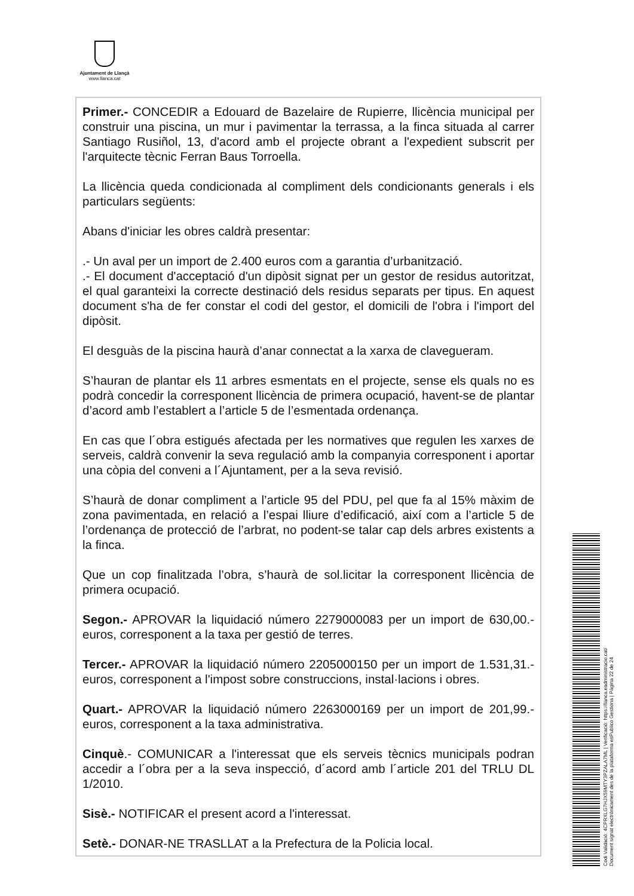Ajuntament de Llançà
www.llanca.cat
Primer.- CONCEDIR a Edouard de Bazelaire de Rupierre, llicència municipal per construir una piscina, un mur i pavimentar la terrassa, a la finca situada al carrer Santiago Rusiñol, 13, d'acord amb el projecte obrant a l'expedient subscrit per l'arquitecte tècnic Ferran Baus Torroella.
La llicència queda condicionada al compliment dels condicionants generals i els particulars següents:
Abans d'iniciar les obres caldrà presentar:
.- Un aval per un import de 2.400 euros com a garantia d’urbanització.
.- El document d'acceptació d'un dipòsit signat per un gestor de residus autoritzat, el qual garanteixi la correcte destinació dels residus separats per tipus. En aquest document s'ha de fer constar el codi del gestor, el domicili de l'obra i l'import del dipòsit.
El desguàs de la piscina haurà d’anar connectat a la xarxa de clavegueram.
S’hauran de plantar els 11 arbres esmentats en el projecte, sense els quals no es podrà concedir la corresponent llicència de primera ocupació, havent-se de plantar d’acord amb l’establert a l’article 5 de l’esmentada ordenança.
En cas que l´obra estigués afectada per les normatives que regulen les xarxes de serveis, caldrà convenir la seva regulació amb la companyia corresponent i aportar una còpia del conveni a l´Ajuntament, per a la seva revisió.
S’haurà de donar compliment a l’article 95 del PDU, pel que fa al 15% màxim de zona pavimentada, en relació a l’espai lliure d’edificació, així com a l’article 5 de l’ordenança de protecció de l’arbrat, no podent-se talar cap dels arbres existents a la finca.
Que un cop finalitzada l’obra, s’haurà de sol.licitar la corresponent llicència de primera ocupació.
Segon.- APROVAR la liquidació número 2279000083 per un import de 630,00.- euros, corresponent a la taxa per gestió de terres.
Tercer.- APROVAR la liquidació número 2205000150 per un import de 1.531,31.- euros, corresponent a l'impost sobre construccions, instal·lacions i obres.
Quart.- APROVAR la liquidació número 2263000169 per un import de 201,99.- euros, corresponent a la taxa administrativa.
Cinquè.- COMUNICAR a l'interessat que els serveis tècnics municipals podran accedir a l´obra per a la seva inspecció, d´acord amb l´article 201 del TRLU DL 1/2010.
Sisè.- NOTIFICAR el present acord a l'interessat.
Setè.- DONAR-NE TRASLLAT a la Prefectura de la Policia local.
Codi Validació: 4CPRXLG7HJX59MTY3PZALA7ML | Verificació: https://llanca.eadministracio.cat/
Document signat electrònicament des de la plataforma esPublico Gestiona | Pàgina 22 de 24